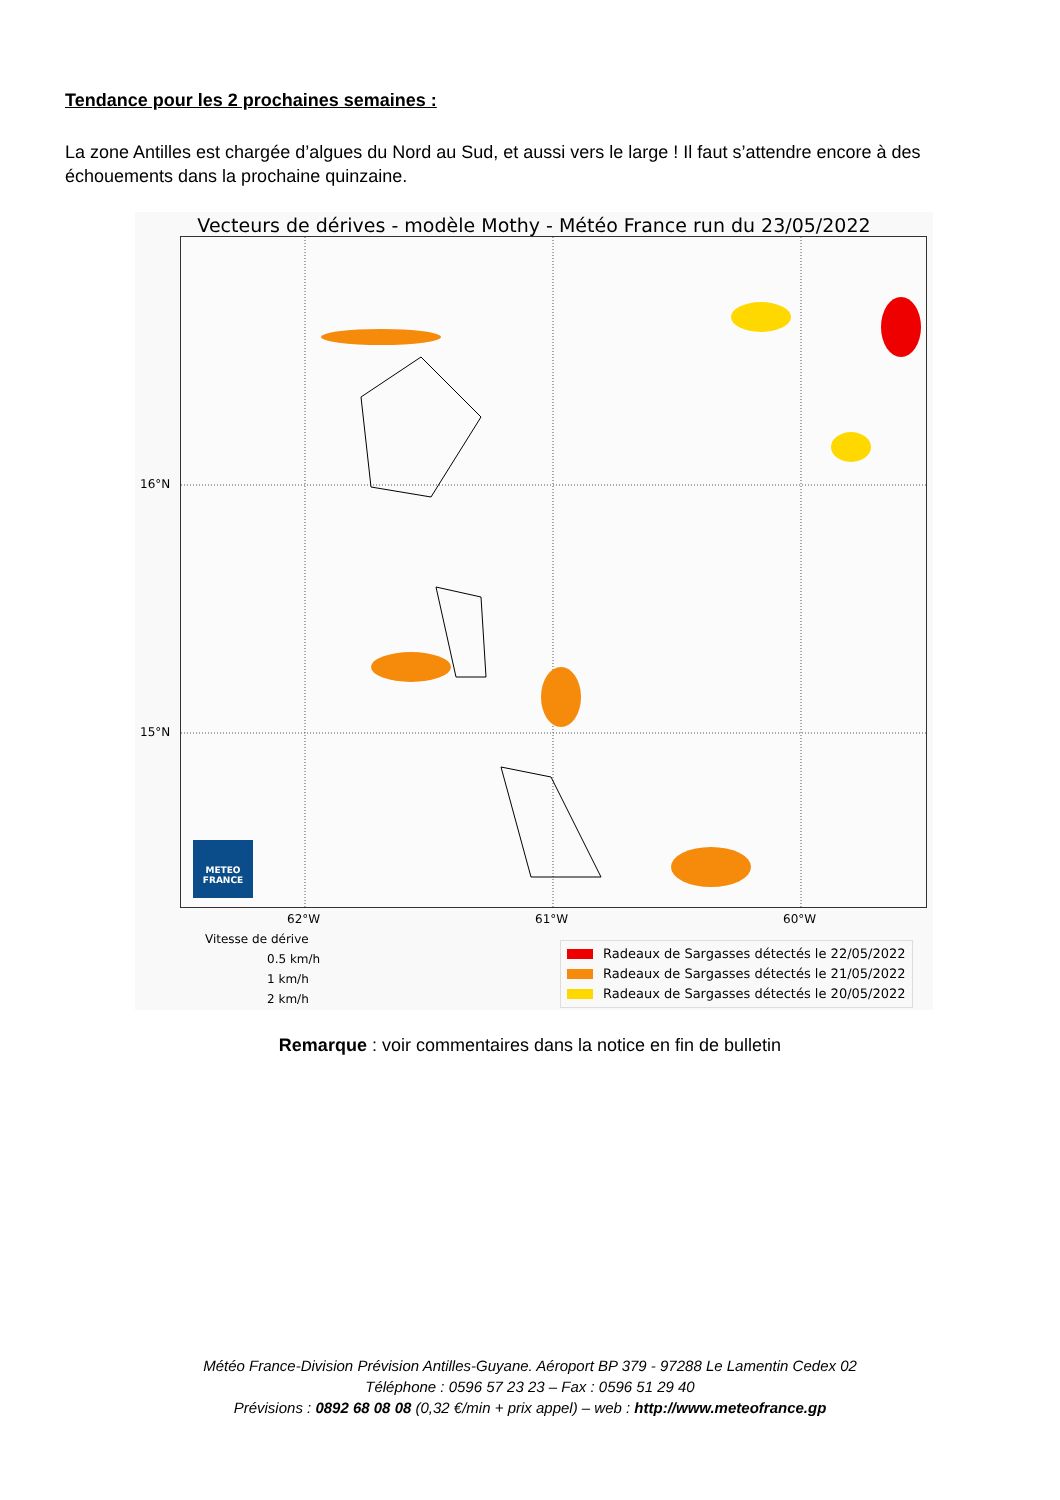Tendance pour les 2 prochaines semaines :
La zone Antilles est chargée d’algues du Nord au Sud, et aussi vers le large ! Il faut s’attendre encore à des échouements dans la prochaine quinzaine.
Vecteurs de dérives - modèle Mothy - Météo France run du 23/05/2022
METEO
FRANCE
16°N
15°N
62°W 61°W 60°W
Vitesse de dérive
0.5 km/h
1 km/h
2 km/h
Radeaux de Sargasses détectés le 22/05/2022
Radeaux de Sargasses détectés le 21/05/2022
Radeaux de Sargasses détectés le 20/05/2022
Remarque : voir commentaires dans la notice en fin de bulletin
Météo France-Division Prévision Antilles-Guyane. Aéroport BP 379 - 97288 Le Lamentin Cedex 02
Téléphone : 0596 57 23 23 – Fax : 0596 51 29 40
Prévisions : 0892 68 08 08 (0,32 €/min + prix appel) – web : http://www.meteofrance.gp